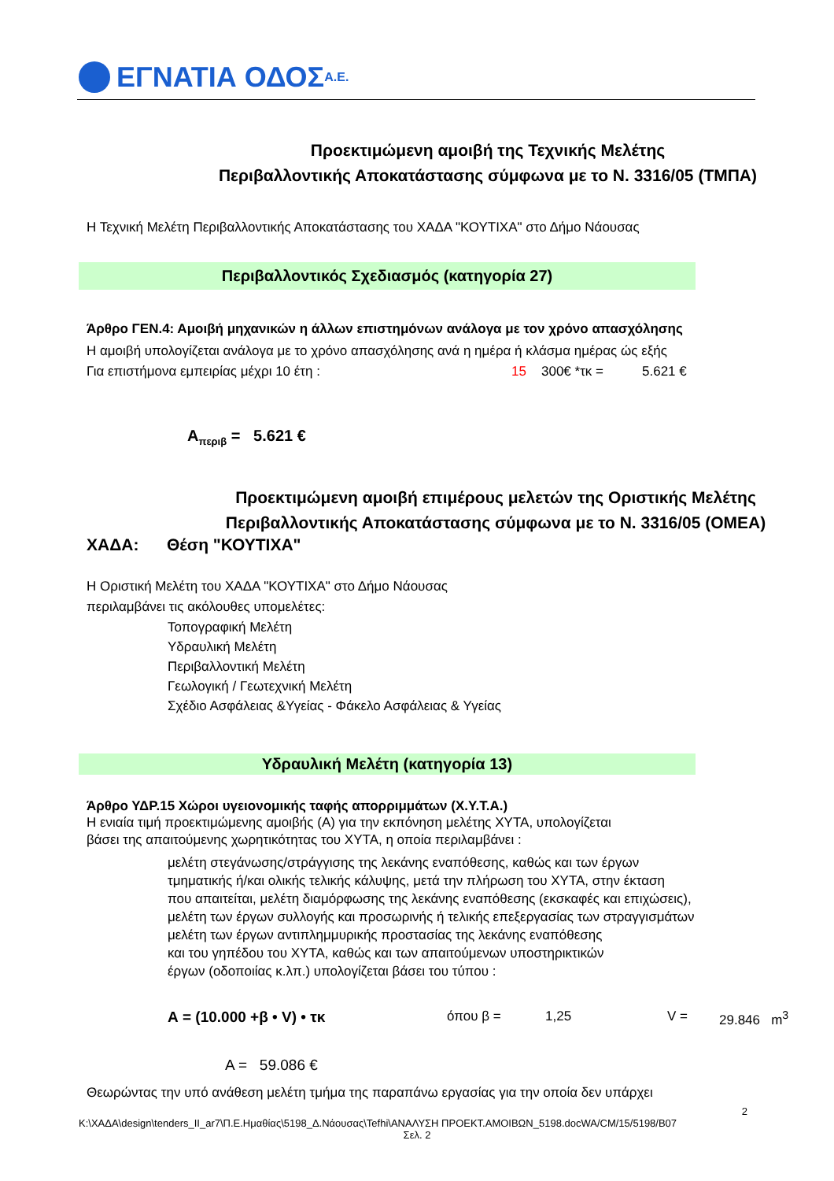ΕΓΝΑΤΙΑ ΟΔΟΣ Α.Ε.
Προεκτιμώμενη αμοιβή της Τεχνικής Μελέτης
Περιβαλλοντικής Αποκατάστασης σύμφωνα με το Ν. 3316/05 (ΤΜΠΑ)
Η Τεχνική Μελέτη Περιβαλλοντικής Αποκατάστασης του ΧΑΔΑ "ΚΟΥΤΙΧΑ" στο Δήμο Νάουσας
Περιβαλλοντικός Σχεδιασμός (κατηγορία 27)
Άρθρο ΓΕΝ.4: Αμοιβή μηχανικών η άλλων επιστημόνων ανάλογα με τον χρόνο απασχόλησης
Η αμοιβή υπολογίζεται ανάλογα με το χρόνο απασχόλησης ανά η ημέρα ή κλάσμα ημέρας ώς εξής
Για επιστήμονα εμπειρίας μέχρι 10 έτη : 15 300€ *τκ = 5.621 €
Α<sub>περιβ</sub> = 5.621 €
Προεκτιμώμενη αμοιβή επιμέρους μελετών της Οριστικής Μελέτης
Περιβαλλοντικής Αποκατάστασης σύμφωνα με το Ν. 3316/05 (ΟΜΕΑ)
ΧΑΔΑ: Θέση "ΚΟΥΤΙΧΑ"
Η Οριστική Μελέτη του ΧΑΔΑ "ΚΟΥΤΙΧΑ" στο Δήμο Νάουσας
περιλαμβάνει τις ακόλουθες υπομελέτες:
Τοπογραφική Μελέτη
Υδραυλική Μελέτη
Περιβαλλοντική Μελέτη
Γεωλογική / Γεωτεχνική Μελέτη
Σχέδιο Ασφάλειας &Υγείας - Φάκελο Ασφάλειας & Υγείας
Υδραυλική Μελέτη (κατηγορία 13)
Άρθρο ΥΔΡ.15 Χώροι υγειονομικής ταφής απορριμμάτων (Χ.Υ.Τ.Α.)
Η ενιαία τιμή προεκτιμώμενης αμοιβής (Α) για την εκπόνηση μελέτης ΧΥΤΑ, υπολογίζεται
βάσει της απαιτούμενης χωρητικότητας του ΧΥΤΑ, η οποία περιλαμβάνει :
μελέτη στεγάνωσης/στράγγισης της λεκάνης εναπόθεσης, καθώς και των έργων
τμηματικής ή/και ολικής τελικής κάλυψης, μετά την πλήρωση του ΧΥΤΑ, στην έκταση
που απαιτείται, μελέτη διαμόρφωσης της λεκάνης εναπόθεσης (εκσκαφές και επιχώσεις),
μελέτη των έργων συλλογής και προσωρινής ή τελικής επεξεργασίας των στραγγισμάτων
μελέτη των έργων αντιπλημμυρικής προστασίας της λεκάνης εναπόθεσης
και του γηπέδου του ΧΥΤΑ, καθώς και των απαιτούμενων υποστηρικτικών
έργων (οδοποιίας κ.λπ.) υπολογίζεται βάσει του τύπου :
Α = (10.000 +β • V) • τκ όπου β = 1,25 V = 29.846 m<sup>3</sup>
Α = 59.086 €
Θεωρώντας την υπό ανάθεση μελέτη τμήμα της παραπάνω εργασίας για την οποία δεν υπάρχει
2
K:\ΧΑΔΑ\design\tenders_II_ar7\Π.Ε.Ημαθίας\5198_Δ.Νάουσας\Tefhi\ΑΝΑΛΥΣΗ ΠΡΟΕΚΤ.ΑΜΟΙΒΩΝ_5198.docWA/CM/15/5198/B07
Σελ. 2